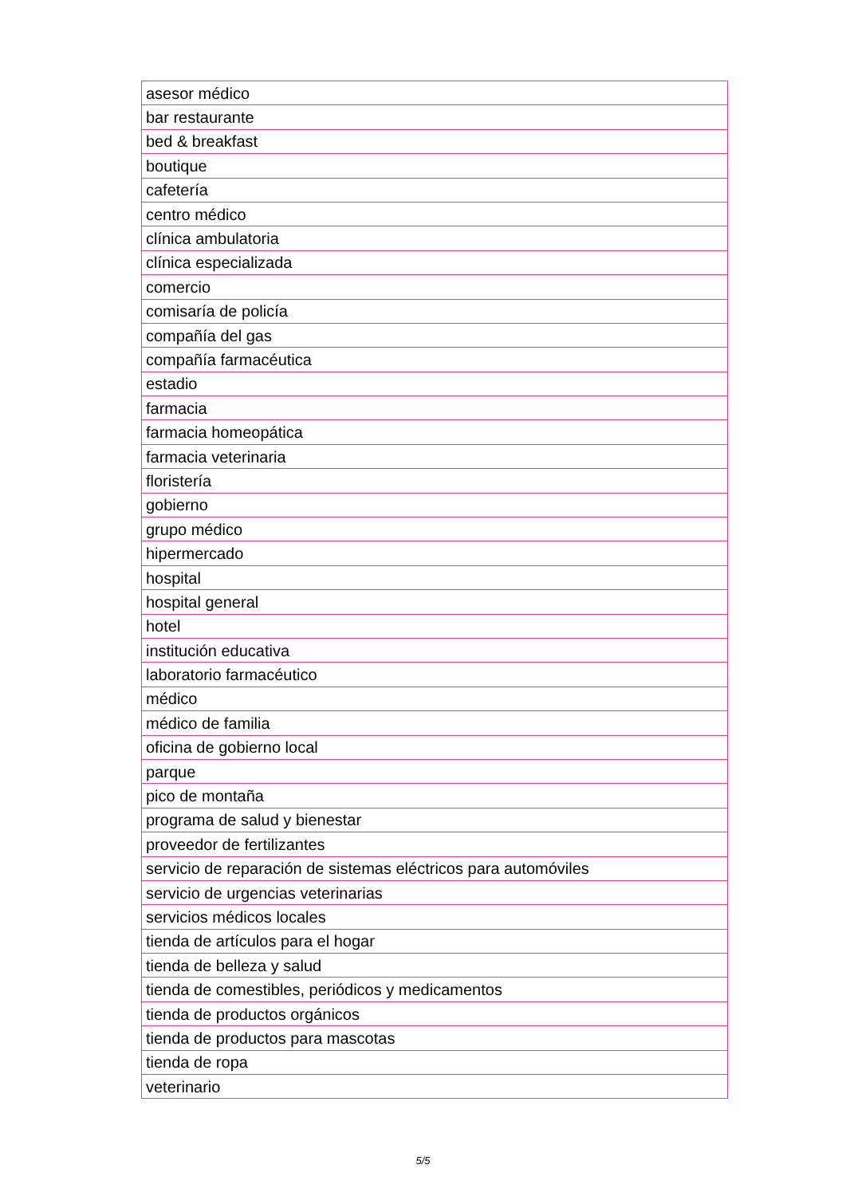| asesor médico |
| bar restaurante |
| bed & breakfast |
| boutique |
| cafetería |
| centro médico |
| clínica ambulatoria |
| clínica especializada |
| comercio |
| comisaría de policía |
| compañía del gas |
| compañía farmacéutica |
| estadio |
| farmacia |
| farmacia homeopática |
| farmacia veterinaria |
| floristería |
| gobierno |
| grupo médico |
| hipermercado |
| hospital |
| hospital general |
| hotel |
| institución educativa |
| laboratorio farmacéutico |
| médico |
| médico de familia |
| oficina de gobierno local |
| parque |
| pico de montaña |
| programa de salud y bienestar |
| proveedor de fertilizantes |
| servicio de reparación de sistemas eléctricos para automóviles |
| servicio de urgencias veterinarias |
| servicios médicos locales |
| tienda de artículos para el hogar |
| tienda de belleza y salud |
| tienda de comestibles, periódicos y medicamentos |
| tienda de productos orgánicos |
| tienda de productos para mascotas |
| tienda de ropa |
| veterinario |
5/5